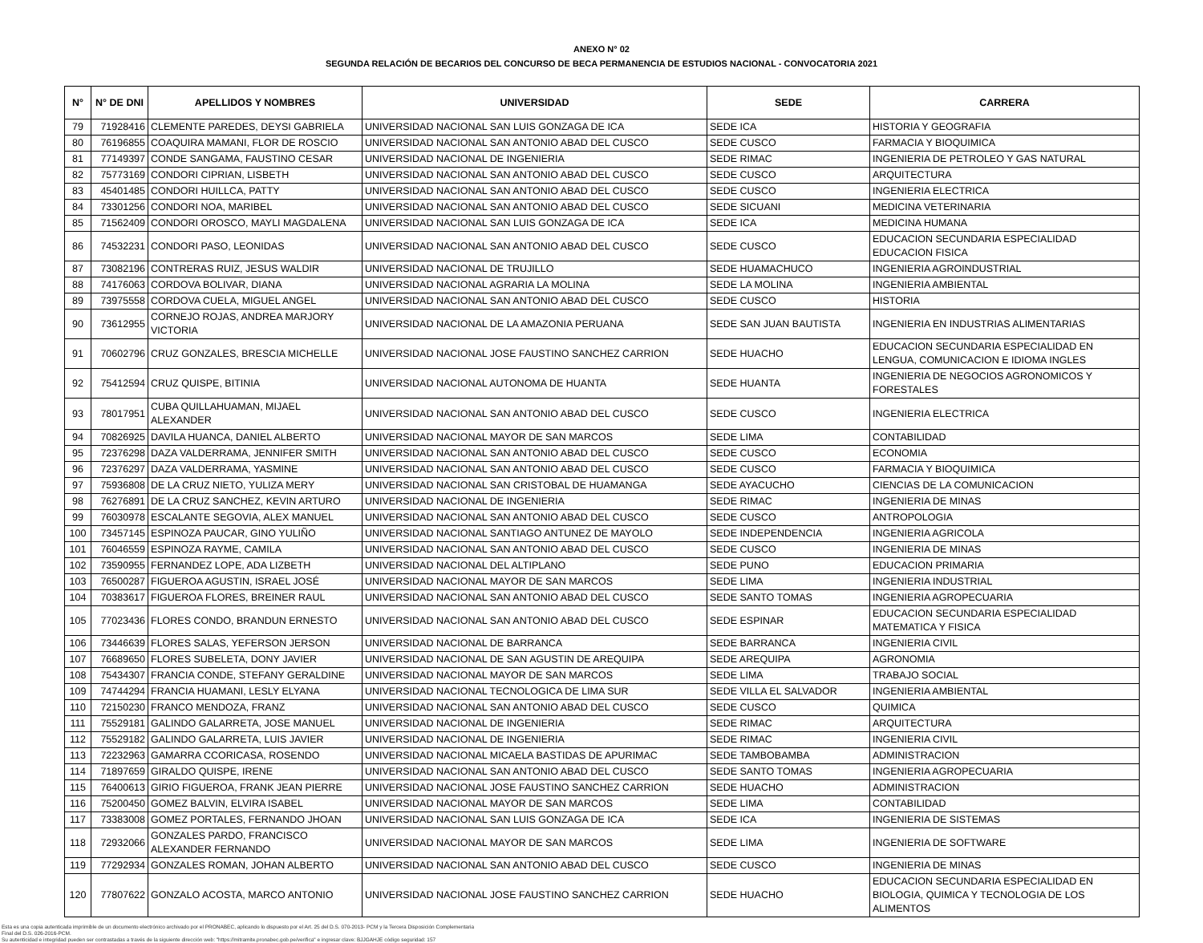ANEXO N° 02
SEGUNDA RELACIÓN DE BECARIOS DEL CONCURSO DE BECA PERMANENCIA DE ESTUDIOS NACIONAL - CONVOCATORIA 2021
| N° | N° DE DNI | APELLIDOS Y NOMBRES | UNIVERSIDAD | SEDE | CARRERA |
| --- | --- | --- | --- | --- | --- |
| 79 | 71928416 | CLEMENTE PAREDES, DEYSI GABRIELA | UNIVERSIDAD NACIONAL SAN LUIS GONZAGA DE ICA | SEDE ICA | HISTORIA Y GEOGRAFIA |
| 80 | 76196855 | COAQUIRA MAMANI, FLOR DE ROSCIO | UNIVERSIDAD NACIONAL SAN ANTONIO ABAD DEL CUSCO | SEDE CUSCO | FARMACIA Y BIOQUIMICA |
| 81 | 77149397 | CONDE SANGAMA, FAUSTINO CESAR | UNIVERSIDAD NACIONAL DE INGENIERIA | SEDE RIMAC | INGENIERIA DE PETROLEO Y GAS NATURAL |
| 82 | 75773169 | CONDORI CIPRIAN, LISBETH | UNIVERSIDAD NACIONAL SAN ANTONIO ABAD DEL CUSCO | SEDE CUSCO | ARQUITECTURA |
| 83 | 45401485 | CONDORI HUILLCA, PATTY | UNIVERSIDAD NACIONAL SAN ANTONIO ABAD DEL CUSCO | SEDE CUSCO | INGENIERIA ELECTRICA |
| 84 | 73301256 | CONDORI NOA, MARIBEL | UNIVERSIDAD NACIONAL SAN ANTONIO ABAD DEL CUSCO | SEDE SICUANI | MEDICINA VETERINARIA |
| 85 | 71562409 | CONDORI OROSCO, MAYLI MAGDALENA | UNIVERSIDAD NACIONAL SAN LUIS GONZAGA DE ICA | SEDE ICA | MEDICINA HUMANA |
| 86 | 74532231 | CONDORI PASO, LEONIDAS | UNIVERSIDAD NACIONAL SAN ANTONIO ABAD DEL CUSCO | SEDE CUSCO | EDUCACION SECUNDARIA ESPECIALIDAD EDUCACION FISICA |
| 87 | 73082196 | CONTRERAS RUIZ, JESUS WALDIR | UNIVERSIDAD NACIONAL DE TRUJILLO | SEDE HUAMACHUCO | INGENIERIA AGROINDUSTRIAL |
| 88 | 74176063 | CORDOVA BOLIVAR, DIANA | UNIVERSIDAD NACIONAL AGRARIA LA MOLINA | SEDE LA MOLINA | INGENIERIA AMBIENTAL |
| 89 | 73975558 | CORDOVA CUELA, MIGUEL ANGEL | UNIVERSIDAD NACIONAL SAN ANTONIO ABAD DEL CUSCO | SEDE CUSCO | HISTORIA |
| 90 | 73612955 | CORNEJO ROJAS, ANDREA MARJORY VICTORIA | UNIVERSIDAD NACIONAL DE LA AMAZONIA PERUANA | SEDE SAN JUAN BAUTISTA | INGENIERIA EN INDUSTRIAS ALIMENTARIAS |
| 91 | 70602796 | CRUZ GONZALES, BRESCIA MICHELLE | UNIVERSIDAD NACIONAL JOSE FAUSTINO SANCHEZ CARRION | SEDE HUACHO | EDUCACION SECUNDARIA ESPECIALIDAD EN LENGUA, COMUNICACION E IDIOMA INGLES |
| 92 | 75412594 | CRUZ QUISPE, BITINIA | UNIVERSIDAD NACIONAL AUTONOMA DE HUANTA | SEDE HUANTA | INGENIERIA DE NEGOCIOS AGRONOMICOS Y FORESTALES |
| 93 | 78017951 | CUBA QUILLAHUAMAN, MIJAEL ALEXANDER | UNIVERSIDAD NACIONAL SAN ANTONIO ABAD DEL CUSCO | SEDE CUSCO | INGENIERIA ELECTRICA |
| 94 | 70826925 | DAVILA HUANCA, DANIEL ALBERTO | UNIVERSIDAD NACIONAL MAYOR DE SAN MARCOS | SEDE LIMA | CONTABILIDAD |
| 95 | 72376298 | DAZA VALDERRAMA, JENNIFER SMITH | UNIVERSIDAD NACIONAL SAN ANTONIO ABAD DEL CUSCO | SEDE CUSCO | ECONOMIA |
| 96 | 72376297 | DAZA VALDERRAMA, YASMINE | UNIVERSIDAD NACIONAL SAN ANTONIO ABAD DEL CUSCO | SEDE CUSCO | FARMACIA Y BIOQUIMICA |
| 97 | 75936808 | DE LA CRUZ NIETO, YULIZA MERY | UNIVERSIDAD NACIONAL SAN CRISTOBAL DE HUAMANGA | SEDE AYACUCHO | CIENCIAS DE LA COMUNICACION |
| 98 | 76276891 | DE LA CRUZ SANCHEZ, KEVIN ARTURO | UNIVERSIDAD NACIONAL DE INGENIERIA | SEDE RIMAC | INGENIERIA DE MINAS |
| 99 | 76030978 | ESCALANTE SEGOVIA, ALEX MANUEL | UNIVERSIDAD NACIONAL SAN ANTONIO ABAD DEL CUSCO | SEDE CUSCO | ANTROPOLOGIA |
| 100 | 73457145 | ESPINOZA PAUCAR, GINO YULIÑO | UNIVERSIDAD NACIONAL SANTIAGO ANTUNEZ DE MAYOLO | SEDE INDEPENDENCIA | INGENIERIA AGRICOLA |
| 101 | 76046559 | ESPINOZA RAYME, CAMILA | UNIVERSIDAD NACIONAL SAN ANTONIO ABAD DEL CUSCO | SEDE CUSCO | INGENIERIA DE MINAS |
| 102 | 73590955 | FERNANDEZ LOPE, ADA LIZBETH | UNIVERSIDAD NACIONAL DEL ALTIPLANO | SEDE PUNO | EDUCACION PRIMARIA |
| 103 | 76500287 | FIGUEROA AGUSTIN, ISRAEL JOSÉ | UNIVERSIDAD NACIONAL MAYOR DE SAN MARCOS | SEDE LIMA | INGENIERIA INDUSTRIAL |
| 104 | 70383617 | FIGUEROA FLORES, BREINER RAUL | UNIVERSIDAD NACIONAL SAN ANTONIO ABAD DEL CUSCO | SEDE SANTO TOMAS | INGENIERIA AGROPECUARIA |
| 105 | 77023436 | FLORES CONDO, BRANDUN ERNESTO | UNIVERSIDAD NACIONAL SAN ANTONIO ABAD DEL CUSCO | SEDE ESPINAR | EDUCACION SECUNDARIA ESPECIALIDAD MATEMATICA Y FISICA |
| 106 | 73446639 | FLORES SALAS, YEFERSON JERSON | UNIVERSIDAD NACIONAL DE BARRANCA | SEDE BARRANCA | INGENIERIA CIVIL |
| 107 | 76689650 | FLORES SUBELETA, DONY JAVIER | UNIVERSIDAD NACIONAL DE SAN AGUSTIN DE AREQUIPA | SEDE AREQUIPA | AGRONOMIA |
| 108 | 75434307 | FRANCIA CONDE, STEFANY GERALDINE | UNIVERSIDAD NACIONAL MAYOR DE SAN MARCOS | SEDE LIMA | TRABAJO SOCIAL |
| 109 | 74744294 | FRANCIA HUAMANI, LESLY ELYANA | UNIVERSIDAD NACIONAL TECNOLOGICA DE LIMA SUR | SEDE VILLA EL SALVADOR | INGENIERIA AMBIENTAL |
| 110 | 72150230 | FRANCO MENDOZA, FRANZ | UNIVERSIDAD NACIONAL SAN ANTONIO ABAD DEL CUSCO | SEDE CUSCO | QUIMICA |
| 111 | 75529181 | GALINDO GALARRETA, JOSE MANUEL | UNIVERSIDAD NACIONAL DE INGENIERIA | SEDE RIMAC | ARQUITECTURA |
| 112 | 75529182 | GALINDO GALARRETA, LUIS JAVIER | UNIVERSIDAD NACIONAL DE INGENIERIA | SEDE RIMAC | INGENIERIA CIVIL |
| 113 | 72232963 | GAMARRA CCORICASA, ROSENDO | UNIVERSIDAD NACIONAL MICAELA BASTIDAS DE APURIMAC | SEDE TAMBOBAMBA | ADMINISTRACION |
| 114 | 71897659 | GIRALDO QUISPE, IRENE | UNIVERSIDAD NACIONAL SAN ANTONIO ABAD DEL CUSCO | SEDE SANTO TOMAS | INGENIERIA AGROPECUARIA |
| 115 | 76400613 | GIRIO FIGUEROA, FRANK JEAN PIERRE | UNIVERSIDAD NACIONAL JOSE FAUSTINO SANCHEZ CARRION | SEDE HUACHO | ADMINISTRACION |
| 116 | 75200450 | GOMEZ BALVIN, ELVIRA ISABEL | UNIVERSIDAD NACIONAL MAYOR DE SAN MARCOS | SEDE LIMA | CONTABILIDAD |
| 117 | 73383008 | GOMEZ PORTALES, FERNANDO JHOAN | UNIVERSIDAD NACIONAL SAN LUIS GONZAGA DE ICA | SEDE ICA | INGENIERIA DE SISTEMAS |
| 118 | 72932066 | GONZALES PARDO, FRANCISCO ALEXANDER FERNANDO | UNIVERSIDAD NACIONAL MAYOR DE SAN MARCOS | SEDE LIMA | INGENIERIA DE SOFTWARE |
| 119 | 77292934 | GONZALES ROMAN, JOHAN ALBERTO | UNIVERSIDAD NACIONAL SAN ANTONIO ABAD DEL CUSCO | SEDE CUSCO | INGENIERIA DE MINAS |
| 120 | 77807622 | GONZALO ACOSTA, MARCO ANTONIO | UNIVERSIDAD NACIONAL JOSE FAUSTINO SANCHEZ CARRION | SEDE HUACHO | EDUCACION SECUNDARIA ESPECIALIDAD EN BIOLOGIA, QUIMICA Y TECNOLOGIA DE LOS ALIMENTOS |
Esta es una copia autenticada imprimible de un documento electrónico archivado por el PRONABEC, aplicando lo dispuesto por el Art. 25 del D.S. 070-2013- PCM y la Tercera Disposición Complementaria
Final del D.S. 026-2016-PCM.
Su autenticidad e integridad pueden ser contrastadas a través de la siguiente dirección web: "https://mitramite.pronabec.gob.pe/verifica" e ingresar clave: BJJGAHJE código seguridad: 157